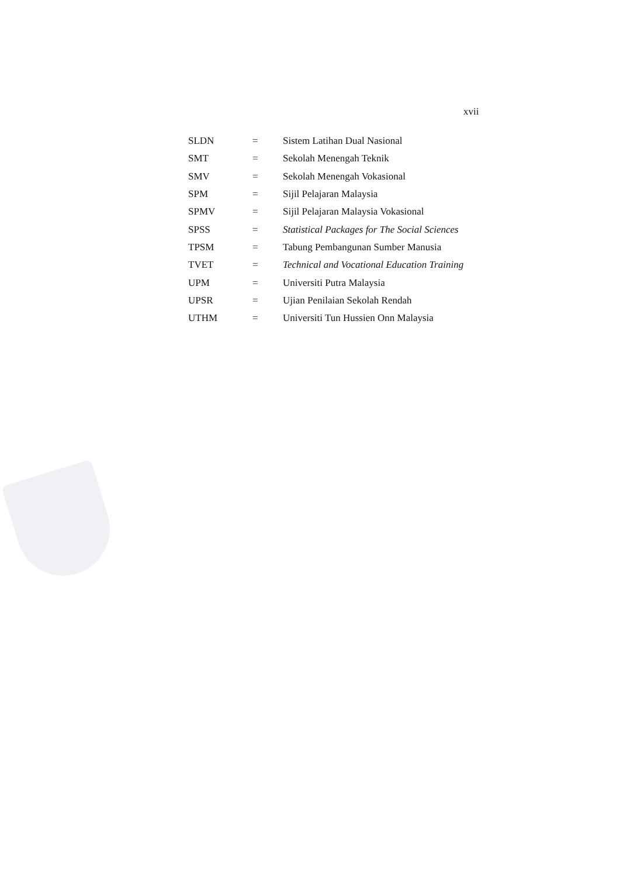xvii
| SLDN | = | Sistem Latihan Dual Nasional |
| SMT | = | Sekolah Menengah Teknik |
| SMV | = | Sekolah Menengah Vokasional |
| SPM | = | Sijil Pelajaran Malaysia |
| SPMV | = | Sijil Pelajaran Malaysia Vokasional |
| SPSS | = | Statistical Packages for The Social Sciences |
| TPSM | = | Tabung Pembangunan Sumber Manusia |
| TVET | = | Technical and Vocational Education Training |
| UPM | = | Universiti Putra Malaysia |
| UPSR | = | Ujian Penilaian Sekolah Rendah |
| UTHM | = | Universiti Tun Hussien Onn Malaysia |